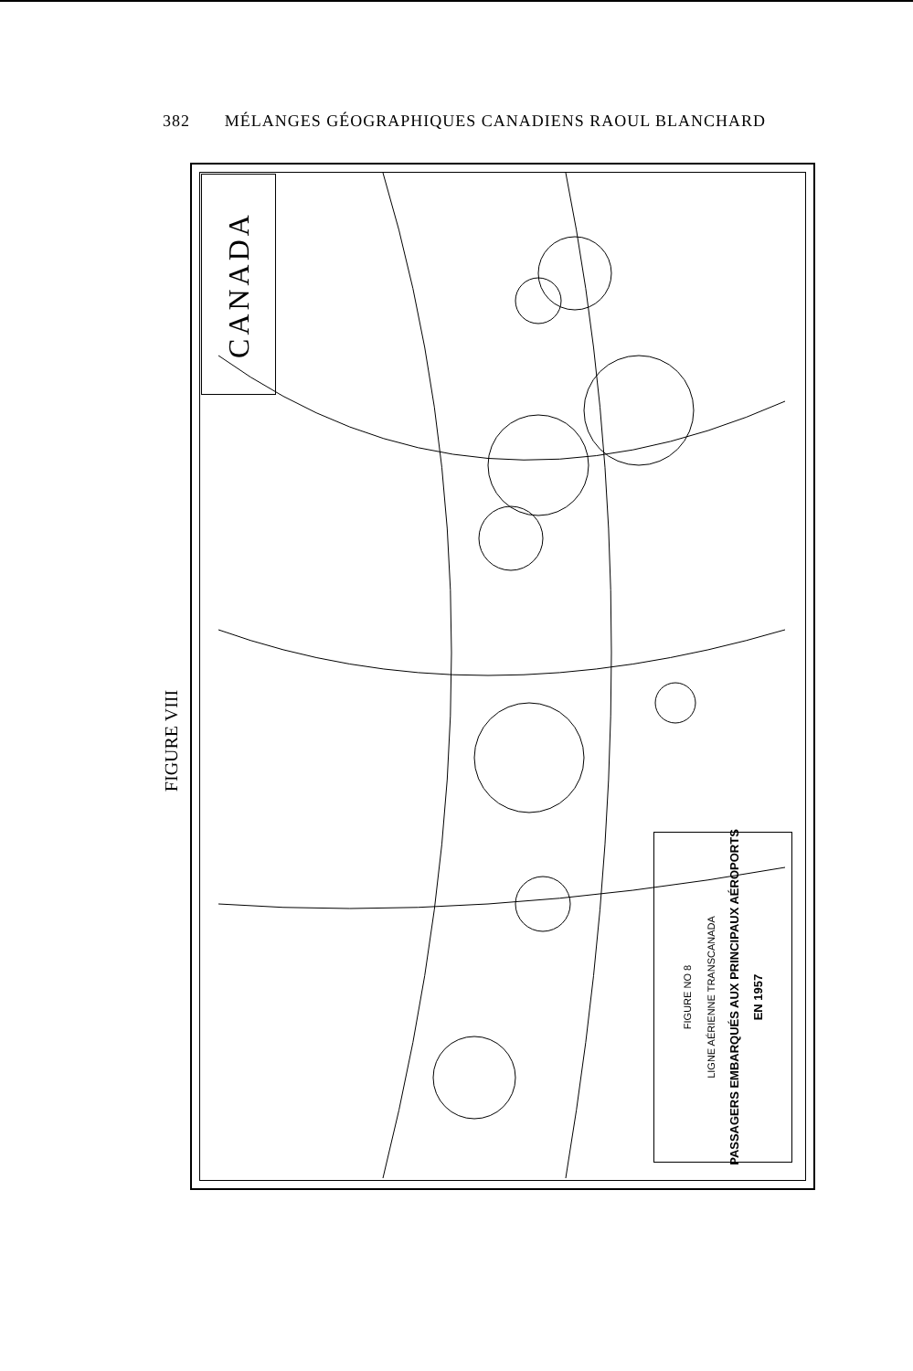382 MÉLANGES GÉOGRAPHIQUES CANADIENS RAOUL BLANCHARD
FIGURE VIII
CANADA
FIGURE NO 8
LIGNE AÉRIENNE TRANSCANADA
PASSAGERS EMBARQUÉS AUX PRINCIPAUX AÉROPORTS
EN 1957